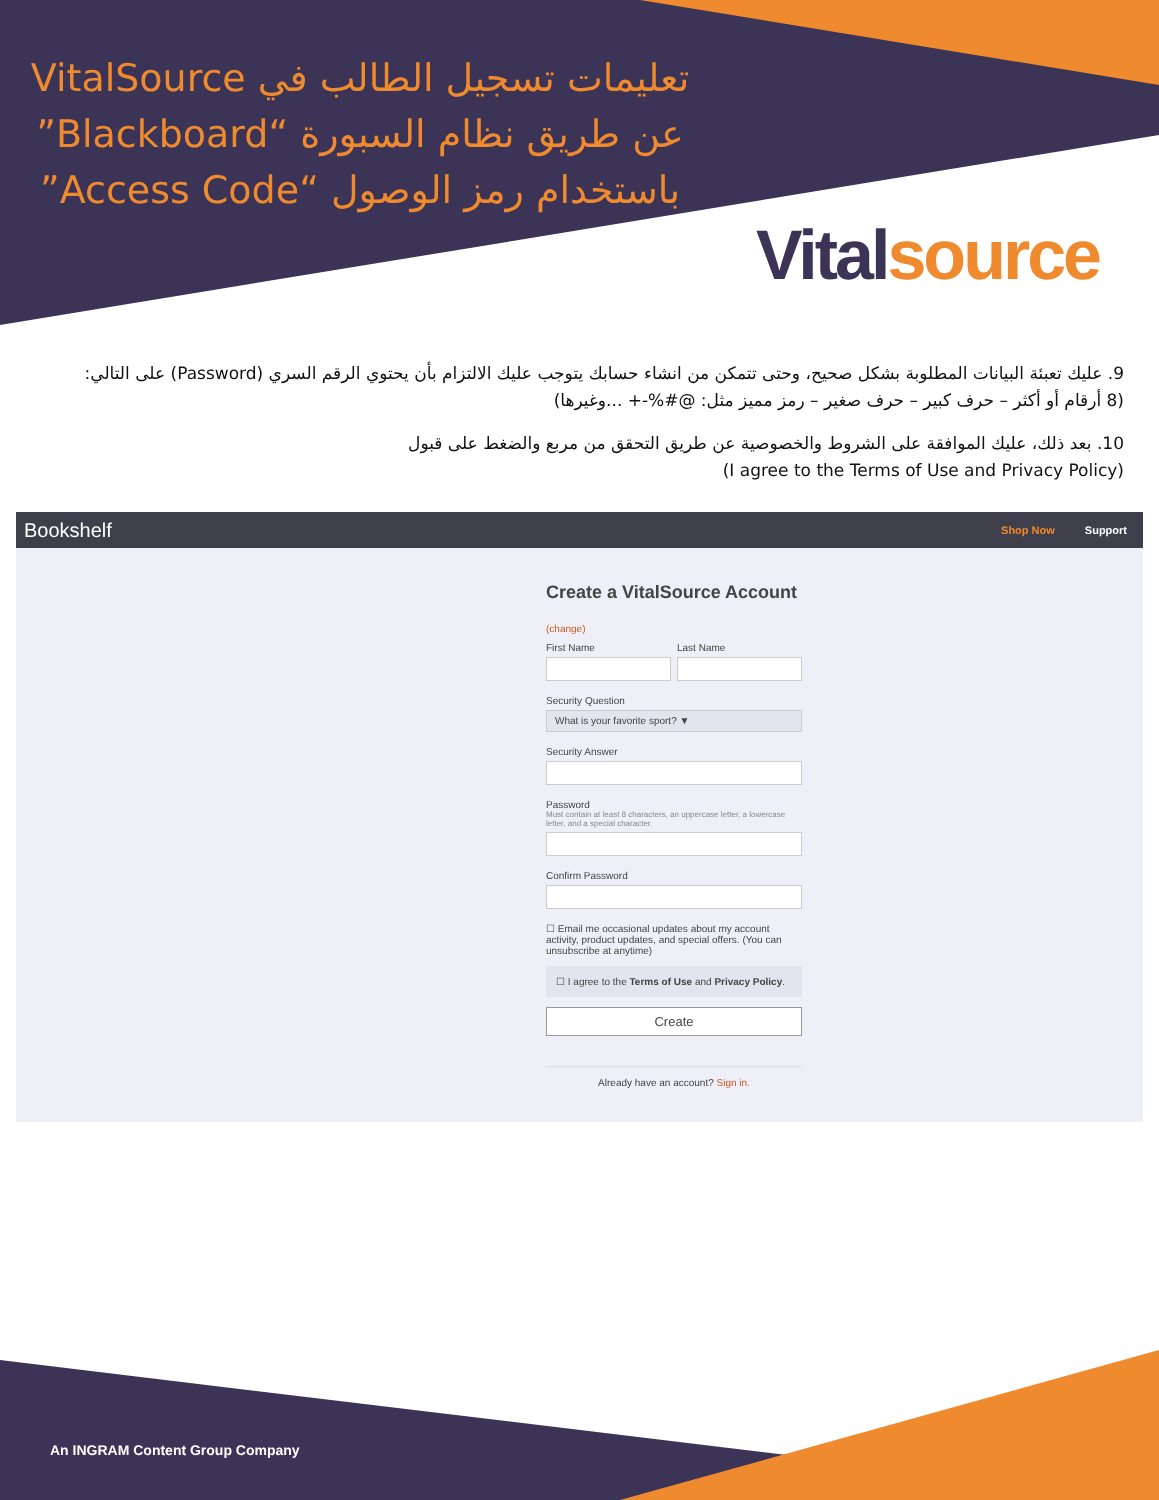تعليمات تسجيل الطالب في VitalSource عن طريق نظام السبورة “Blackboard” باستخدام رمز الوصول “Access Code”
Vital source
9. عليك تعبئة البيانات المطلوبة بشكل صحيح، وحتى تتمكن من انشاء حسابك يتوجب عليك الالتزام بأن يحتوي الرقم السري (Password) على التالي: (8 أرقام أو أكثر – حرف كبير – حرف صغير – رمز مميز مثل: @#%-+ ...وغيرها)
10. بعد ذلك، عليك الموافقة على الشروط والخصوصية عن طريق التحقق من مربع والضغط على قبول
(I agree to the Terms of Use and Privacy Policy)
Bookshelf Shop Now Support
Create a VitalSource Account
(change)
First Name Last Name
Security Question
What is your favorite sport? ▼
Security Answer
Password
Must contain at least 8 characters, an uppercase letter, a lowercase letter, and a special character.
Confirm Password
☐ Email me occasional updates about my account activity, product updates, and special offers. (You can unsubscribe at anytime)
☐ I agree to the Terms of Use and Privacy Policy.
Create
Already have an account? Sign in.
An INGRAM Content Group Company